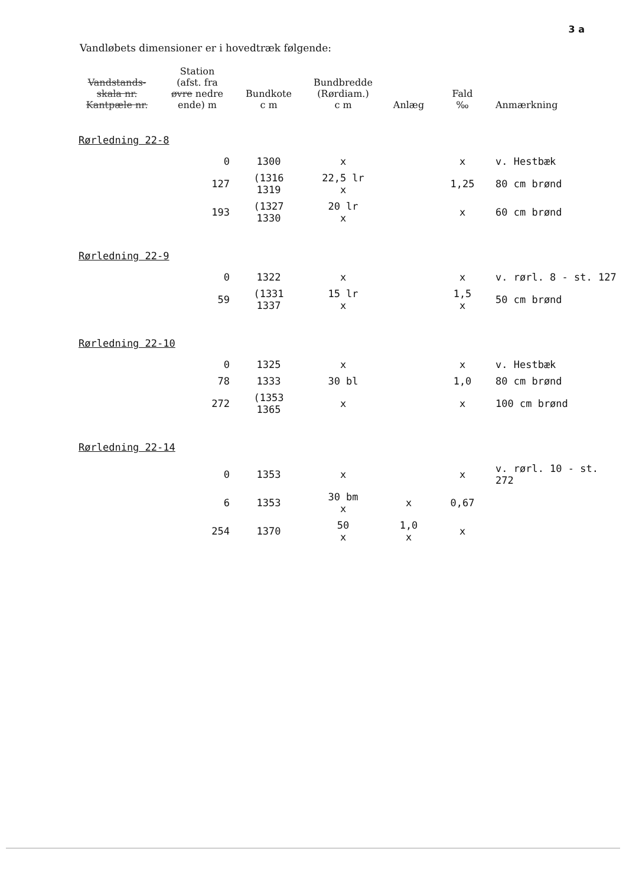3 a
Vandløbets dimensioner er i hovedtræk følgende:
| Vandstands- skala nr. Kantpæle nr. | Station (afst. fra øvre nedre ende) m | Bundkote c m | Bundbredde (Rørdiam.) c m | Anlæg | Fald ‰ | Anmærkning |
| --- | --- | --- | --- | --- | --- | --- |
| Rørledning 22-8 | | | | | | |
| | 0 | 1300 | x | | x | v. Hestbæk |
| | 127 | (1316 1319 | 22,5 lr x | | 1,25 | 80 cm brønd |
| | 193 | (1327 1330 | 20 lr x | | x | 60 cm brønd |
| Rørledning 22-9 | | | | | | |
| | 0 | 1322 | x | | x | v. rørl. 8 - st. 127 |
| | 59 | (1331 1337 | 15 lr x | | 1,5 x | 50 cm brønd |
| Rørledning 22-10 | | | | | | |
| | 0 | 1325 | x | | x | v. Hestbæk |
| | 78 | 1333 | 30 bl | | 1,0 | 80 cm brønd |
| | 272 | (1353 1365 | x | | x | 100 cm brønd |
| Rørledning 22-14 | | | | | | |
| | 0 | 1353 | x | | x | v. rørl. 10 - st. 272 |
| | 6 | 1353 | 30 bm x | x | 0,67 | |
| | 254 | 1370 | 50 x | 1,0 x | x | |